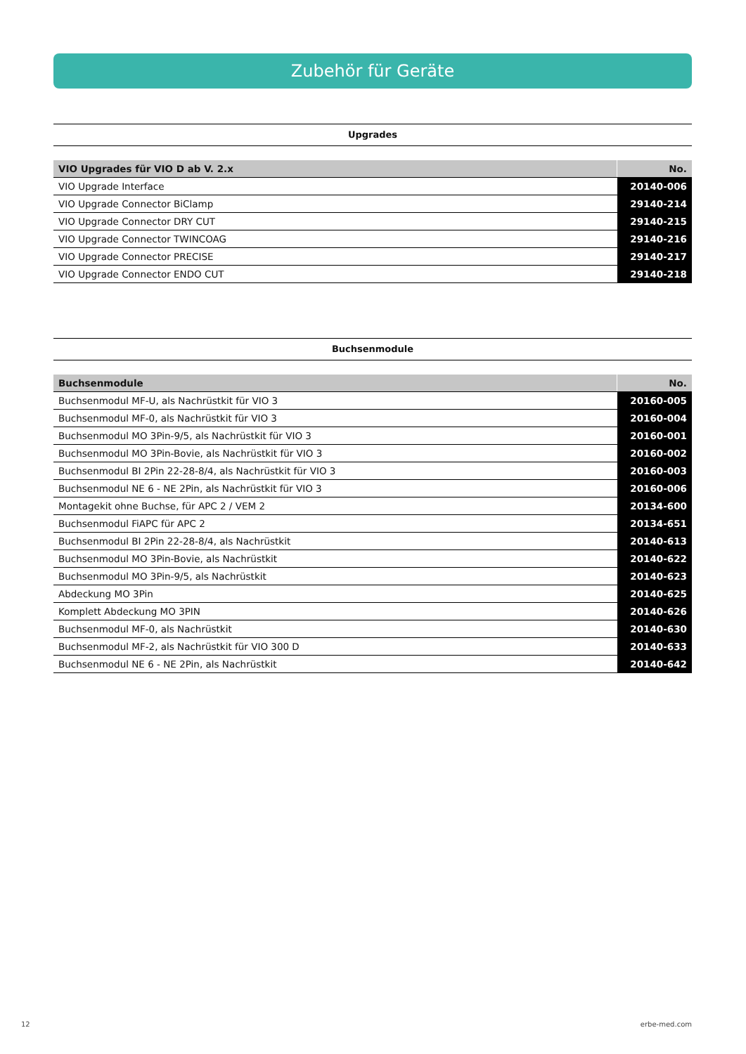Zubehör für Geräte
Upgrades
| VIO Upgrades für VIO D ab V. 2.x | No. |
| --- | --- |
| VIO Upgrade Interface | 20140-006 |
| VIO Upgrade Connector BiClamp | 29140-214 |
| VIO Upgrade Connector DRY CUT | 29140-215 |
| VIO Upgrade Connector TWINCOAG | 29140-216 |
| VIO Upgrade Connector PRECISE | 29140-217 |
| VIO Upgrade Connector ENDO CUT | 29140-218 |
Buchsenmodule
| Buchsenmodule | No. |
| --- | --- |
| Buchsenmodul MF-U, als Nachrüstkit für VIO 3 | 20160-005 |
| Buchsenmodul MF-0, als Nachrüstkit für VIO 3 | 20160-004 |
| Buchsenmodul MO 3Pin-9/5, als Nachrüstkit für VIO 3 | 20160-001 |
| Buchsenmodul MO 3Pin-Bovie, als Nachrüstkit für VIO 3 | 20160-002 |
| Buchsenmodul BI 2Pin 22-28-8/4, als Nachrüstkit für VIO 3 | 20160-003 |
| Buchsenmodul NE 6 - NE 2Pin, als Nachrüstkit für VIO 3 | 20160-006 |
| Montagekit ohne Buchse, für APC 2 / VEM 2 | 20134-600 |
| Buchsenmodul FiAPC für APC 2 | 20134-651 |
| Buchsenmodul BI 2Pin 22-28-8/4, als Nachrüstkit | 20140-613 |
| Buchsenmodul MO 3Pin-Bovie, als Nachrüstkit | 20140-622 |
| Buchsenmodul MO 3Pin-9/5, als Nachrüstkit | 20140-623 |
| Abdeckung MO 3Pin | 20140-625 |
| Komplett Abdeckung MO 3PIN | 20140-626 |
| Buchsenmodul MF-0, als Nachrüstkit | 20140-630 |
| Buchsenmodul MF-2, als Nachrüstkit für VIO 300 D | 20140-633 |
| Buchsenmodul NE 6 - NE 2Pin, als Nachrüstkit | 20140-642 |
12 erbe-med.com